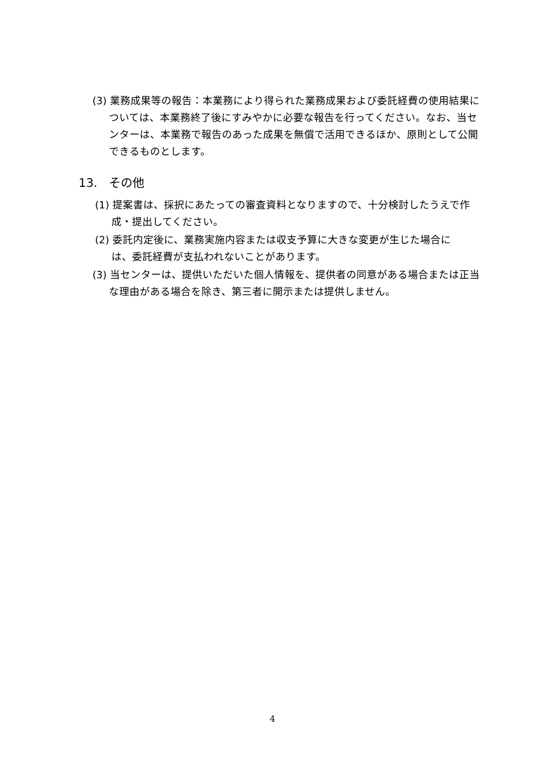(3) 業務成果等の報告：本業務により得られた業務成果および委託経費の使用結果については、本業務終了後にすみやかに必要な報告を行ってください。なお、当センターは、本業務で報告のあった成果を無償で活用できるほか、原則として公開できるものとします。
13. その他
(1) 提案書は、採択にあたっての審査資料となりますので、十分検討したうえで作成・提出してください。
(2) 委託内定後に、業務実施内容または収支予算に大きな変更が生じた場合には、委託経費が支払われないことがあります。
(3) 当センターは、提供いただいた個人情報を、提供者の同意がある場合または正当な理由がある場合を除き、第三者に開示または提供しません。
4